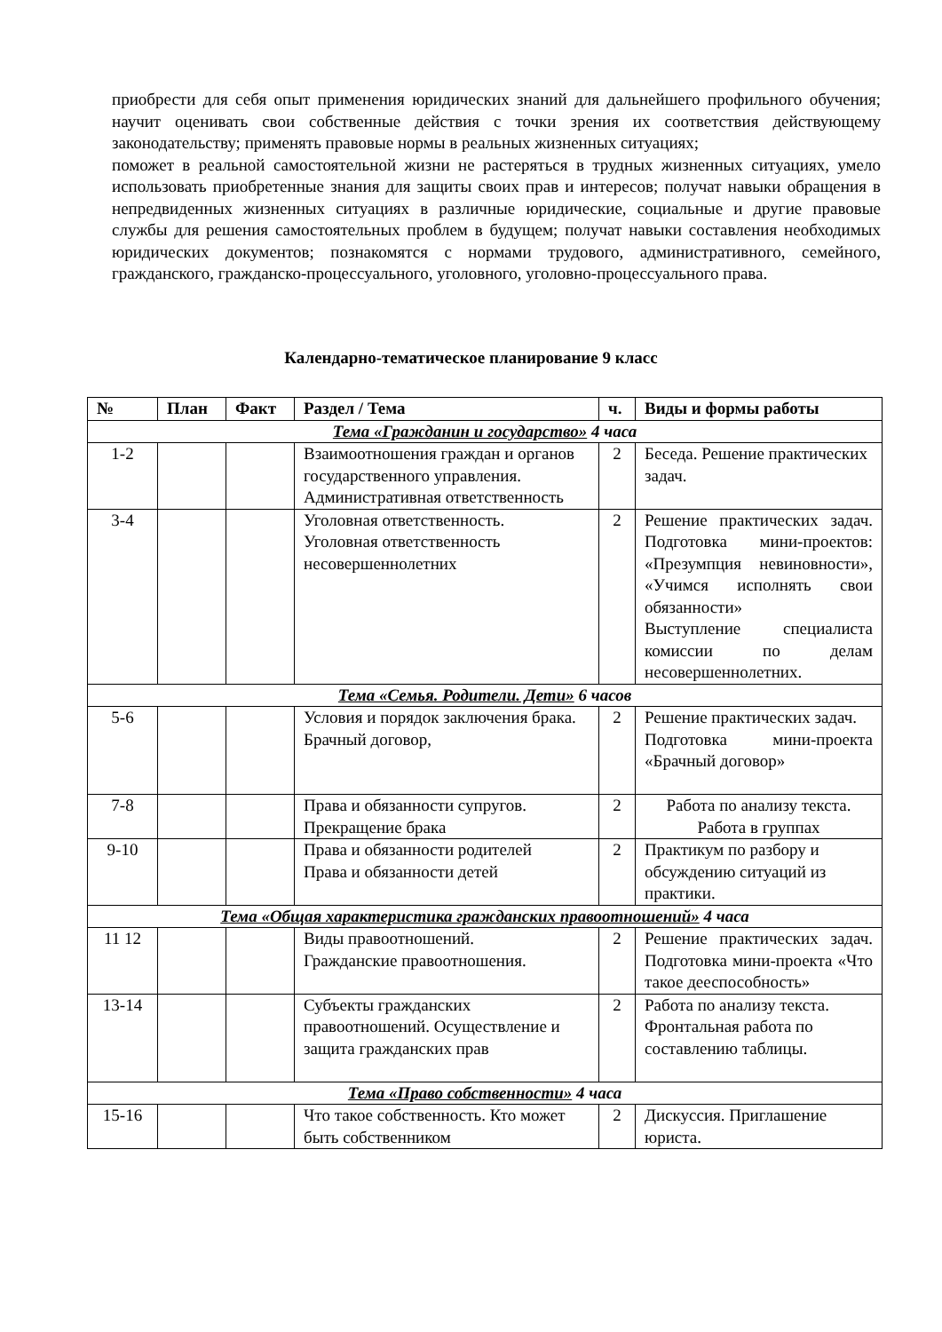приобрести для себя опыт применения юридических знаний для дальнейшего профильного обучения; научит оценивать свои собственные действия с точки зрения их соответствия действующему законодательству; применять правовые нормы в реальных жизненных ситуациях;
поможет в реальной самостоятельной жизни не растеряться в трудных жизненных ситуациях, умело использовать приобретенные знания для защиты своих прав и интересов; получат навыки обращения в непредвиденных жизненных ситуациях в различные юридические, социальные и другие правовые службы для решения самостоятельных проблем в будущем; получат навыки составления необходимых юридических документов; познакомятся с нормами трудового, административного, семейного, гражданского, гражданско-процессуального, уголовного, уголовно-процессуального права.
Календарно-тематическое планирование 9 класс
| № | План | Факт | Раздел / Тема | ч. | Виды и формы работы |
| --- | --- | --- | --- | --- | --- |
| Тема «Гражданин и государство» 4 часа | | | | | |
| 1-2 | | | Взаимоотношения граждан и органов государственного управления. Административная ответственность | 2 | Беседа. Решение практических задач. |
| 3-4 | | | Уголовная ответственность. Уголовная ответственность несовершеннолетних | 2 | Решение практических задач. Подготовка мини-проектов: «Презумпция невиновности», «Учимся исполнять свои обязанности» Выступление специалиста комиссии по делам несовершеннолетних. |
| Тема «Семья. Родители. Дети» 6 часов | | | | | |
| 5-6 | | | Условия и порядок заключения брака. Брачный договор, | 2 | Решение практических задач. Подготовка мини-проекта «Брачный договор» |
| 7-8 | | | Права и обязанности супругов. Прекращение брака | 2 | Работа по анализу текста. Работа в группах |
| 9-10 | | | Права и обязанности родителей Права и обязанности детей | 2 | Практикум по разбору и обсуждению ситуаций из практики. |
| Тема «Общая характеристика гражданских правоотношений» 4 часа | | | | | |
| 11 12 | | | Виды правоотношений. Гражданские правоотношения. | 2 | Решение практических задач. Подготовка мини-проекта «Что такое дееспособность» |
| 13-14 | | | Субъекты гражданских правоотношений. Осуществление и защита гражданских прав | 2 | Работа по анализу текста. Фронтальная работа по составлению таблицы. |
| Тема «Право собственности» 4 часа | | | | | |
| 15-16 | | | Что такое собственность. Кто может быть собственником | 2 | Дискуссия. Приглашение юриста. |